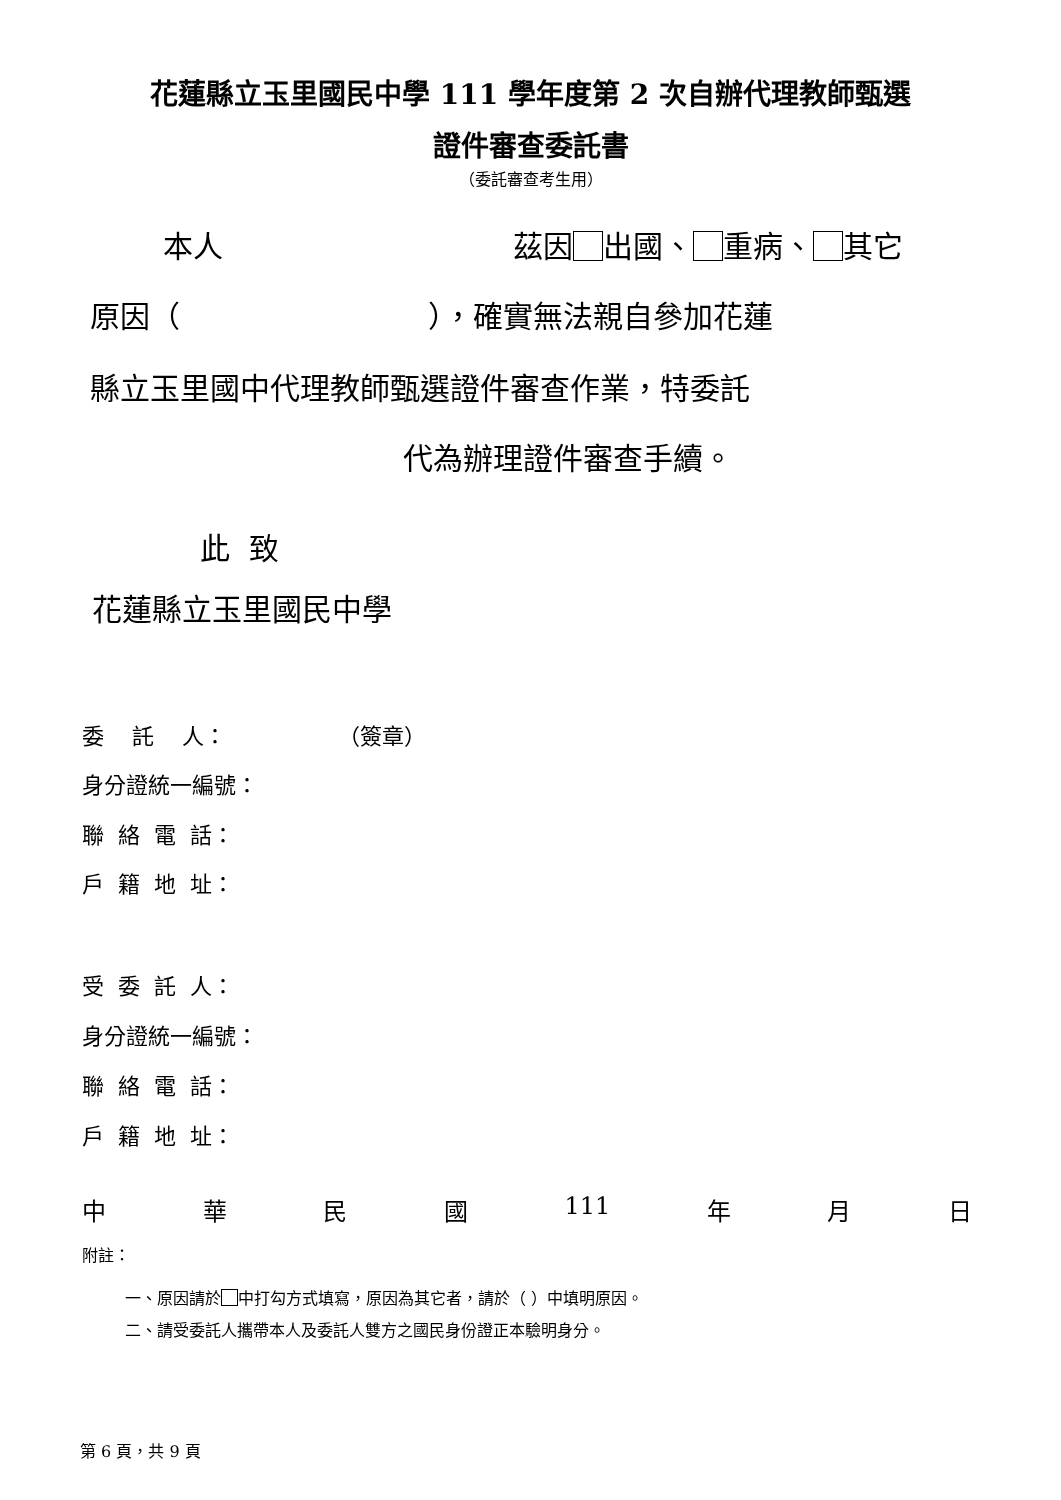花蓮縣立玉里國民中學 111 學年度第 2 次自辦代理教師甄選
證件審查委託書
（委託審查考生用）
本人
茲因 出國、 重病、 其它
原因（ ），確實無法親自參加花蓮
縣立玉里國中代理教師甄選證件審查作業，特委託
代為辦理證件審查手續。
此 致
花蓮縣立玉里國民中學
委 託 人： （簽章）
身分證統一編號：
聯 絡 電 話：
戶 籍 地 址：
受 委 託 人：
身分證統一編號：
聯 絡 電 話：
戶 籍 地 址：
中 華 民 國 111 年 月 日
附註：
一、原因請於 中打勾方式填寫，原因為其它者，請於（ ）中填明原因。
二、請受委託人攜帶本人及委託人雙方之國民身份證正本驗明身分。
第 6 頁，共 9 頁